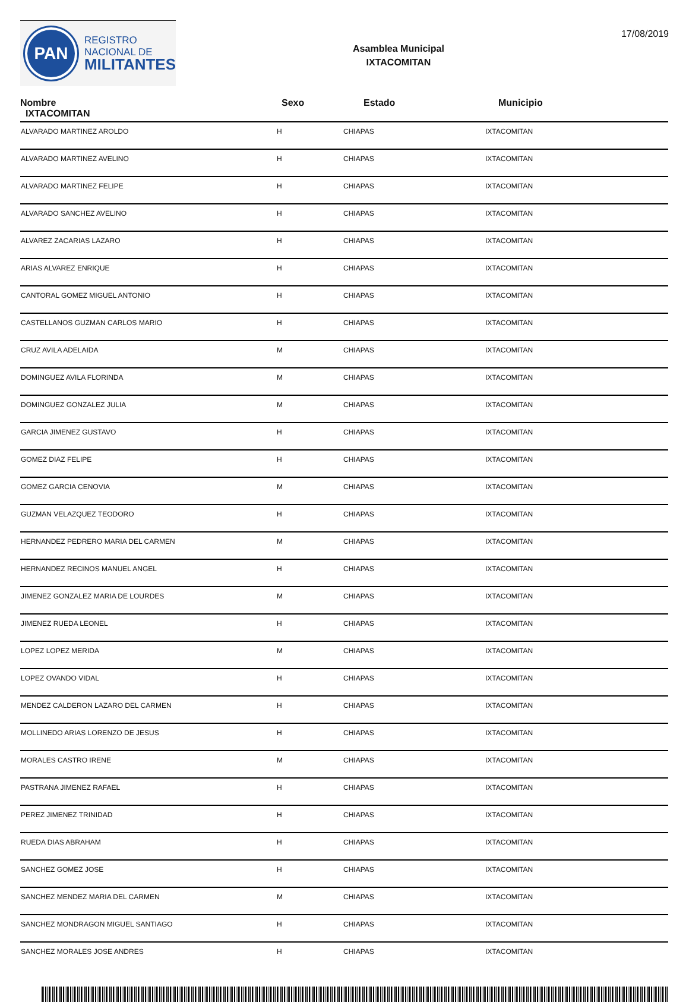PAN
REGISTRO
NACIONAL DE
MILITANTES
Asamblea Municipal
IXTACOMITAN
17/08/2019
| Nombre IXTACOMITAN | Sexo | Estado | Municipio |
| --- | --- | --- | --- |
| ALVARADO MARTINEZ AROLDO | H | CHIAPAS | IXTACOMITAN |
| ALVARADO MARTINEZ AVELINO | H | CHIAPAS | IXTACOMITAN |
| ALVARADO MARTINEZ FELIPE | H | CHIAPAS | IXTACOMITAN |
| ALVARADO SANCHEZ AVELINO | H | CHIAPAS | IXTACOMITAN |
| ALVAREZ ZACARIAS LAZARO | H | CHIAPAS | IXTACOMITAN |
| ARIAS ALVAREZ ENRIQUE | H | CHIAPAS | IXTACOMITAN |
| CANTORAL GOMEZ MIGUEL ANTONIO | H | CHIAPAS | IXTACOMITAN |
| CASTELLANOS GUZMAN CARLOS MARIO | H | CHIAPAS | IXTACOMITAN |
| CRUZ AVILA ADELAIDA | M | CHIAPAS | IXTACOMITAN |
| DOMINGUEZ AVILA FLORINDA | M | CHIAPAS | IXTACOMITAN |
| DOMINGUEZ GONZALEZ JULIA | M | CHIAPAS | IXTACOMITAN |
| GARCIA JIMENEZ GUSTAVO | H | CHIAPAS | IXTACOMITAN |
| GOMEZ DIAZ FELIPE | H | CHIAPAS | IXTACOMITAN |
| GOMEZ GARCIA CENOVIA | M | CHIAPAS | IXTACOMITAN |
| GUZMAN VELAZQUEZ TEODORO | H | CHIAPAS | IXTACOMITAN |
| HERNANDEZ PEDRERO MARIA DEL CARMEN | M | CHIAPAS | IXTACOMITAN |
| HERNANDEZ RECINOS MANUEL ANGEL | H | CHIAPAS | IXTACOMITAN |
| JIMENEZ GONZALEZ MARIA DE LOURDES | M | CHIAPAS | IXTACOMITAN |
| JIMENEZ RUEDA LEONEL | H | CHIAPAS | IXTACOMITAN |
| LOPEZ LOPEZ MERIDA | M | CHIAPAS | IXTACOMITAN |
| LOPEZ OVANDO VIDAL | H | CHIAPAS | IXTACOMITAN |
| MENDEZ CALDERON LAZARO DEL CARMEN | H | CHIAPAS | IXTACOMITAN |
| MOLLINEDO ARIAS LORENZO DE JESUS | H | CHIAPAS | IXTACOMITAN |
| MORALES CASTRO IRENE | M | CHIAPAS | IXTACOMITAN |
| PASTRANA JIMENEZ RAFAEL | H | CHIAPAS | IXTACOMITAN |
| PEREZ JIMENEZ TRINIDAD | H | CHIAPAS | IXTACOMITAN |
| RUEDA DIAS ABRAHAM | H | CHIAPAS | IXTACOMITAN |
| SANCHEZ GOMEZ JOSE | H | CHIAPAS | IXTACOMITAN |
| SANCHEZ MENDEZ MARIA DEL CARMEN | M | CHIAPAS | IXTACOMITAN |
| SANCHEZ MONDRAGON MIGUEL SANTIAGO | H | CHIAPAS | IXTACOMITAN |
| SANCHEZ MORALES JOSE ANDRES | H | CHIAPAS | IXTACOMITAN |